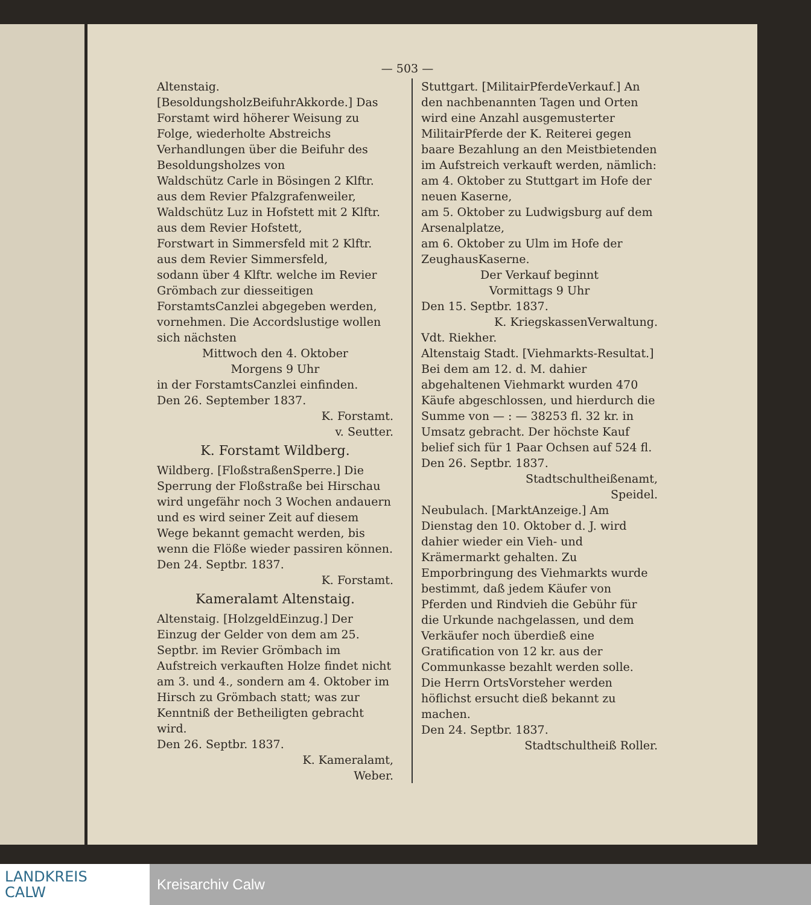— 503 —
Altenstaig. [BesoldungsholzBeifuhrAkkorde.] Das Forstamt wird höherer Weisung zu Folge, wiederholte Abstreichs Verhandlungen über die Beifuhr des Besoldungsholzes von
Waldschütz Carle in Bösingen 2 Klftr. aus dem Revier Pfalzgrafenweiler,
Waldschütz Luz in Hofstett mit 2 Klftr. aus dem Revier Hofstett,
Forstwart in Simmersfeld mit 2 Klftr. aus dem Revier Simmersfeld,
sodann über 4 Klftr. welche im Revier Grömbach zur diesseitigen ForstamtsCanzlei abgegeben werden, vornehmen. Die Accordslustige wollen sich nächsten
Mittwoch den 4. Oktober
Morgens 9 Uhr
in der ForstamtsCanzlei einfinden.
Den 26. September 1837.
K. Forstamt.
v. Seutter.
K. Forstamt Wildberg.
Wildberg. [FloßstraßenSperre.] Die Sperrung der Floßstraße bei Hirschau wird ungefähr noch 3 Wochen andauern und es wird seiner Zeit auf diesem Wege bekannt gemacht werden, bis wenn die Flöße wieder passiren können.
Den 24. Septbr. 1837.
K. Forstamt.
Kameralamt Altenstaig.
Altenstaig. [HolzgeldEinzug.] Der Einzug der Gelder von dem am 25. Septbr. im Revier Grömbach im Aufstreich verkauften Holze findet nicht am 3. und 4., sondern am 4. Oktober im Hirsch zu Grömbach statt; was zur Kenntniß der Betheiligten gebracht wird.
Den 26. Septbr. 1837.
K. Kameralamt,
Weber.
Stuttgart. [MilitairPferdeVerkauf.] An den nachbenannten Tagen und Orten wird eine Anzahl ausgemusterter MilitairPferde der K. Reiterei gegen baare Bezahlung an den Meistbietenden im Aufstreich verkauft werden, nämlich:
am 4. Oktober zu Stuttgart im Hofe der neuen Kaserne,
am 5. Oktober zu Ludwigsburg auf dem Arsenalplatze,
am 6. Oktober zu Ulm im Hofe der ZeughausKaserne.
Der Verkauf beginnt
Vormittags 9 Uhr
Den 15. Septbr. 1837.
K. KriegskassenVerwaltung.
Vdt. Riekher.
Altenstaig Stadt. [Viehmarkts-Resultat.] Bei dem am 12. d. M. dahier abgehaltenen Viehmarkt wurden 470 Käufe abgeschlossen, und hierdurch die Summe von — : — 38253 fl. 32 kr. in Umsatz gebracht. Der höchste Kauf belief sich für 1 Paar Ochsen auf 524 fl.
Den 26. Septbr. 1837.
Stadtschultheißenamt,
Speidel.
Neubulach. [MarktAnzeige.] Am Dienstag den 10. Oktober d. J. wird dahier wieder ein Vieh- und Krämermarkt gehalten. Zu Emporbringung des Viehmarkts wurde bestimmt, daß jedem Käufer von Pferden und Rindvieh die Gebühr für die Urkunde nachgelassen, und dem Verkäufer noch überdieß eine Gratification von 12 kr. aus der Communkasse bezahlt werden solle.
Die Herrn OrtsVorsteher werden höflichst ersucht dieß bekannt zu machen.
Den 24. Septbr. 1837.
Stadtschultheiß Roller.
LANDKREIS
CALW
Kreisarchiv Calw